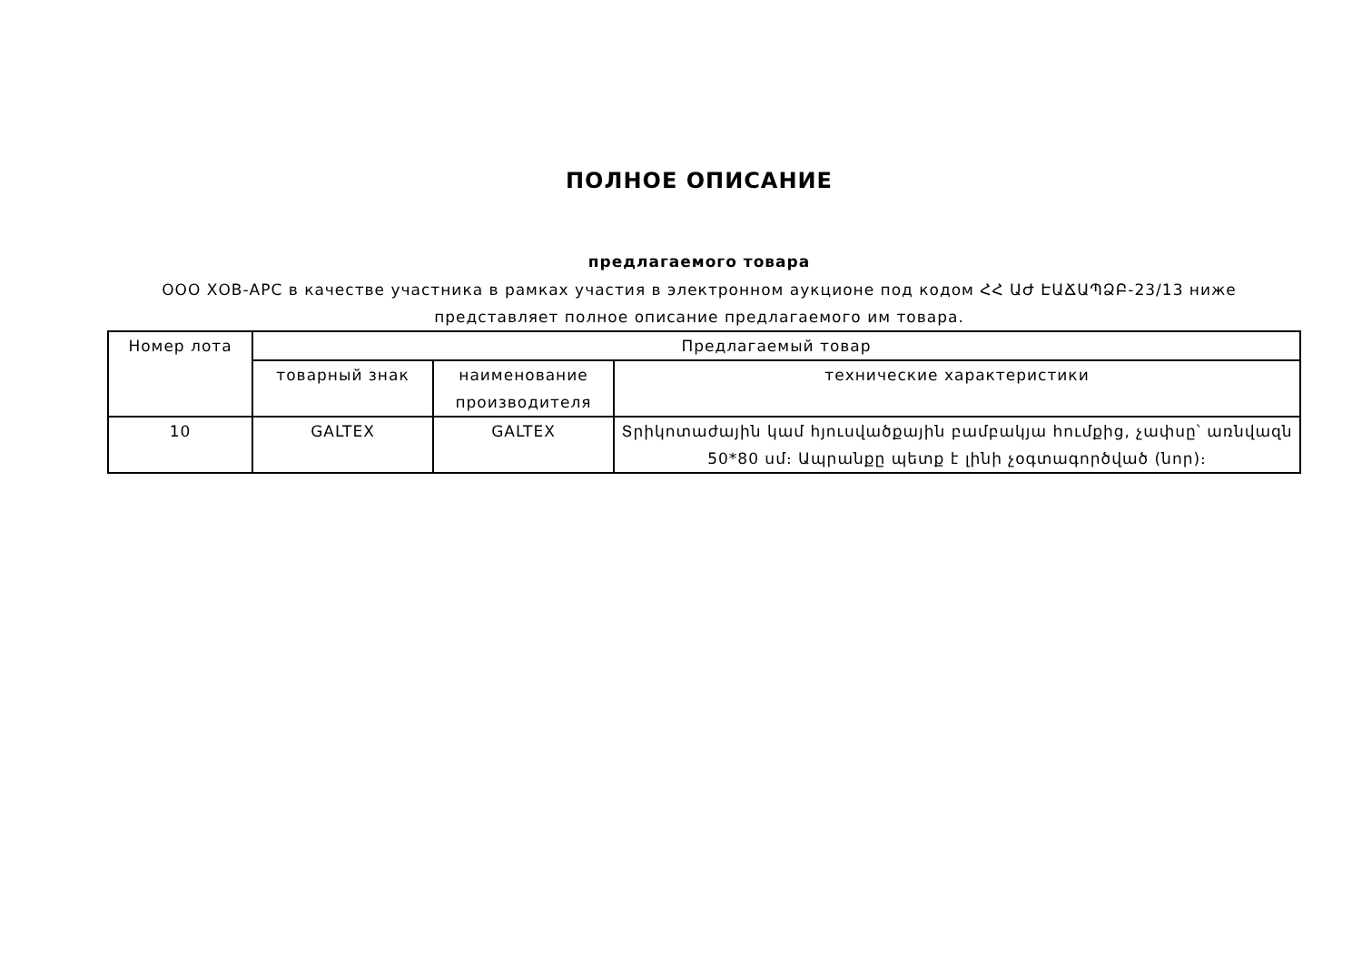ПОЛНОЕ ОПИСАНИЕ
предлагаемого товара
ООО ХОВ-АРС в качестве участника в рамках участия в электронном аукционе под кодом ՀՀ ԱԺ ԷԱՃԱՊՁԲ-23/13 ниже
представляет полное описание предлагаемого им товара.
| Номер лота | Предлагаемый товар | | |
| --- | --- | --- | --- |
| | товарный знак | наименование производителя | технические характеристики |
| 10 | GALTEX | GALTEX | Տրիկոտաժային կամ հյուսվածքային բամբակյա հումքից, չափսը՝ առնվազն 50*80 սմ։ Ապրանքը պետք է լինի չօգտագործված (նոր)։ |